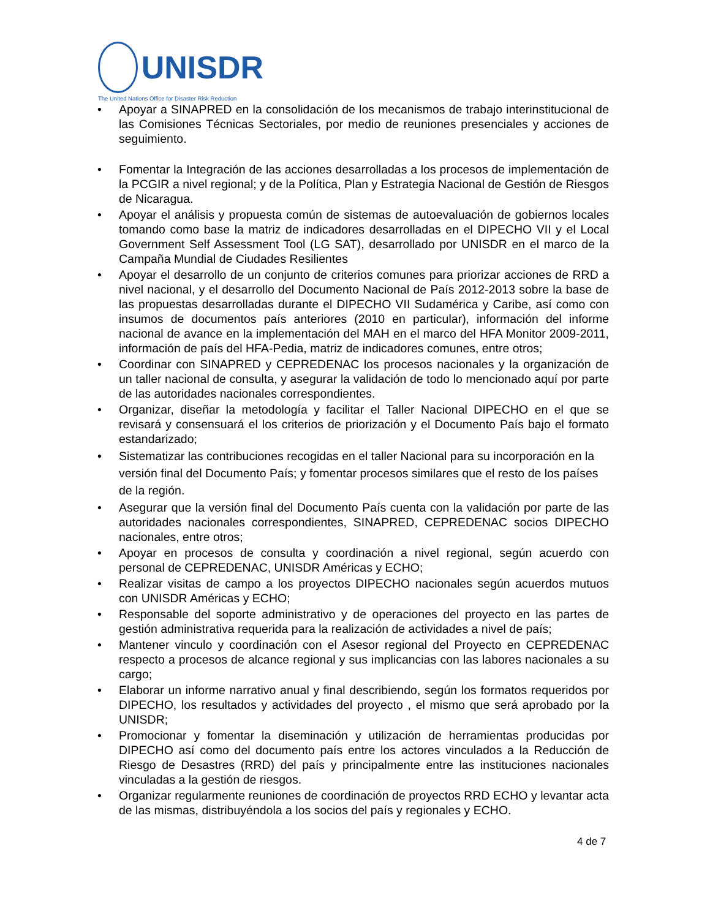UNISDR
The United Nations Office for Disaster Risk Reduction
Apoyar a SINAPRED en la consolidación de los mecanismos de trabajo interinstitucional de las Comisiones Técnicas Sectoriales, por medio de reuniones presenciales y acciones de seguimiento.
Fomentar la Integración de las acciones desarrolladas a los procesos de implementación de la PCGIR a nivel regional; y de la Política, Plan y Estrategia Nacional de Gestión de Riesgos de Nicaragua.
Apoyar el análisis y propuesta común de sistemas de autoevaluación de gobiernos locales tomando como base la matriz de indicadores desarrolladas en el DIPECHO VII y el Local Government Self Assessment Tool (LG SAT), desarrollado por UNISDR en el marco de la Campaña Mundial de Ciudades Resilientes
Apoyar el desarrollo de un conjunto de criterios comunes para priorizar acciones de RRD a nivel nacional, y el desarrollo del Documento Nacional de País 2012-2013 sobre la base de las propuestas desarrolladas durante el DIPECHO VII Sudamérica y Caribe, así como con insumos de documentos país anteriores (2010 en particular), información del informe nacional de avance en la implementación del MAH en el marco del HFA Monitor 2009-2011, información de país del HFA-Pedia, matriz de indicadores comunes, entre otros;
Coordinar con SINAPRED y CEPREDENAC los procesos nacionales y la organización de un taller nacional de consulta, y asegurar la validación de todo lo mencionado aquí por parte de las autoridades nacionales correspondientes.
Organizar, diseñar la metodología y facilitar el Taller Nacional DIPECHO en el que se revisará y consensuará el los criterios de priorización y el Documento País bajo el formato estandarizado;
Sistematizar las contribuciones recogidas en el taller Nacional para su incorporación en la versión final del Documento País; y fomentar procesos similares que el resto de los países de la región.
Asegurar que la versión final del Documento País cuenta con la validación por parte de las autoridades nacionales correspondientes, SINAPRED, CEPREDENAC socios DIPECHO nacionales, entre otros;
Apoyar en procesos de consulta y coordinación a nivel regional, según acuerdo con personal de CEPREDENAC, UNISDR Américas y ECHO;
Realizar visitas de campo a los proyectos DIPECHO nacionales según acuerdos mutuos con UNISDR Américas y ECHO;
Responsable del soporte administrativo y de operaciones del proyecto en las partes de gestión administrativa requerida para la realización de actividades a nivel de país;
Mantener vinculo y coordinación con el Asesor regional del Proyecto en CEPREDENAC respecto a procesos de alcance regional y sus implicancias con las labores nacionales a su cargo;
Elaborar un informe narrativo anual y final describiendo, según los formatos requeridos por DIPECHO, los resultados y actividades del proyecto , el mismo que será aprobado por la UNISDR;
Promocionar y fomentar la diseminación y utilización de herramientas producidas por DIPECHO así como del documento país entre los actores vinculados a la Reducción de Riesgo de Desastres (RRD) del país y principalmente entre las instituciones nacionales vinculadas a la gestión de riesgos.
Organizar regularmente reuniones de coordinación de proyectos RRD ECHO y levantar acta de las mismas, distribuyéndola a los socios del país y regionales y ECHO.
4 de 7